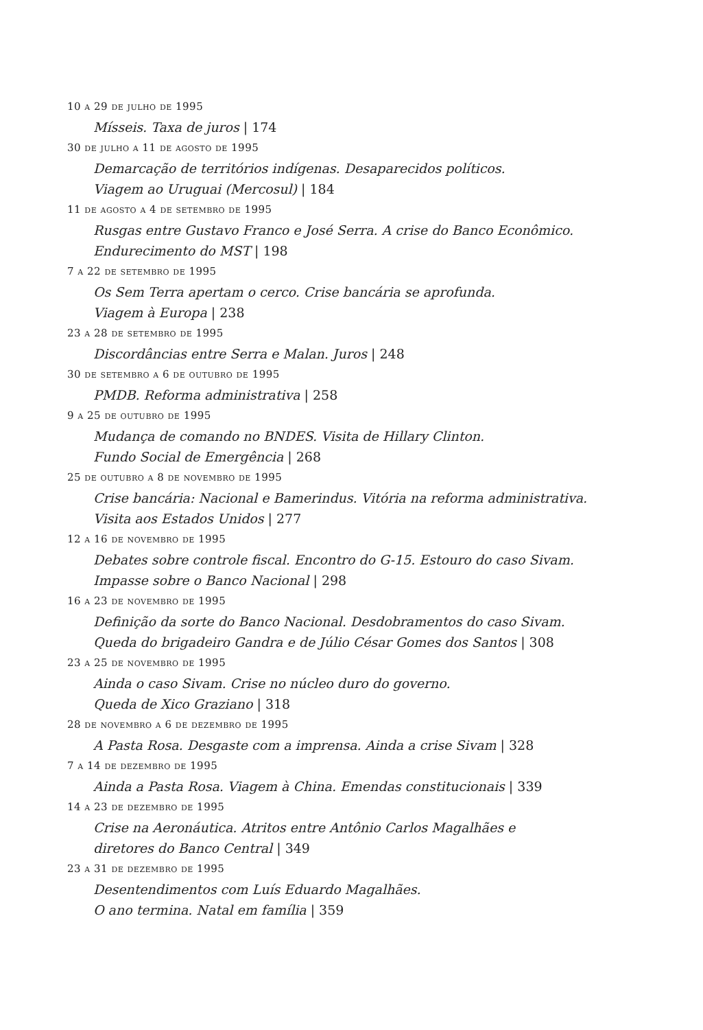10 a 29 de julho de 1995
Mísseis. Taxa de juros | 174
30 de julho a 11 de agosto de 1995
Demarcação de territórios indígenas. Desaparecidos políticos.
Viagem ao Uruguai (Mercosul) | 184
11 de agosto a 4 de setembro de 1995
Rusgas entre Gustavo Franco e José Serra. A crise do Banco Econômico.
Endurecimento do MST | 198
7 a 22 de setembro de 1995
Os Sem Terra apertam o cerco. Crise bancária se aprofunda.
Viagem à Europa | 238
23 a 28 de setembro de 1995
Discordâncias entre Serra e Malan. Juros | 248
30 de setembro a 6 de outubro de 1995
PMDB. Reforma administrativa | 258
9 a 25 de outubro de 1995
Mudança de comando no BNDES. Visita de Hillary Clinton.
Fundo Social de Emergência | 268
25 de outubro a 8 de novembro de 1995
Crise bancária: Nacional e Bamerindus. Vitória na reforma administrativa.
Visita aos Estados Unidos | 277
12 a 16 de novembro de 1995
Debates sobre controle fiscal. Encontro do G-15. Estouro do caso Sivam.
Impasse sobre o Banco Nacional | 298
16 a 23 de novembro de 1995
Definição da sorte do Banco Nacional. Desdobramentos do caso Sivam.
Queda do brigadeiro Gandra e de Júlio César Gomes dos Santos | 308
23 a 25 de novembro de 1995
Ainda o caso Sivam. Crise no núcleo duro do governo.
Queda de Xico Graziano | 318
28 de novembro a 6 de dezembro de 1995
A Pasta Rosa. Desgaste com a imprensa. Ainda a crise Sivam | 328
7 a 14 de dezembro de 1995
Ainda a Pasta Rosa. Viagem à China. Emendas constitucionais | 339
14 a 23 de dezembro de 1995
Crise na Aeronáutica. Atritos entre Antônio Carlos Magalhães e
diretores do Banco Central | 349
23 a 31 de dezembro de 1995
Desentendimentos com Luís Eduardo Magalhães.
O ano termina. Natal em família | 359